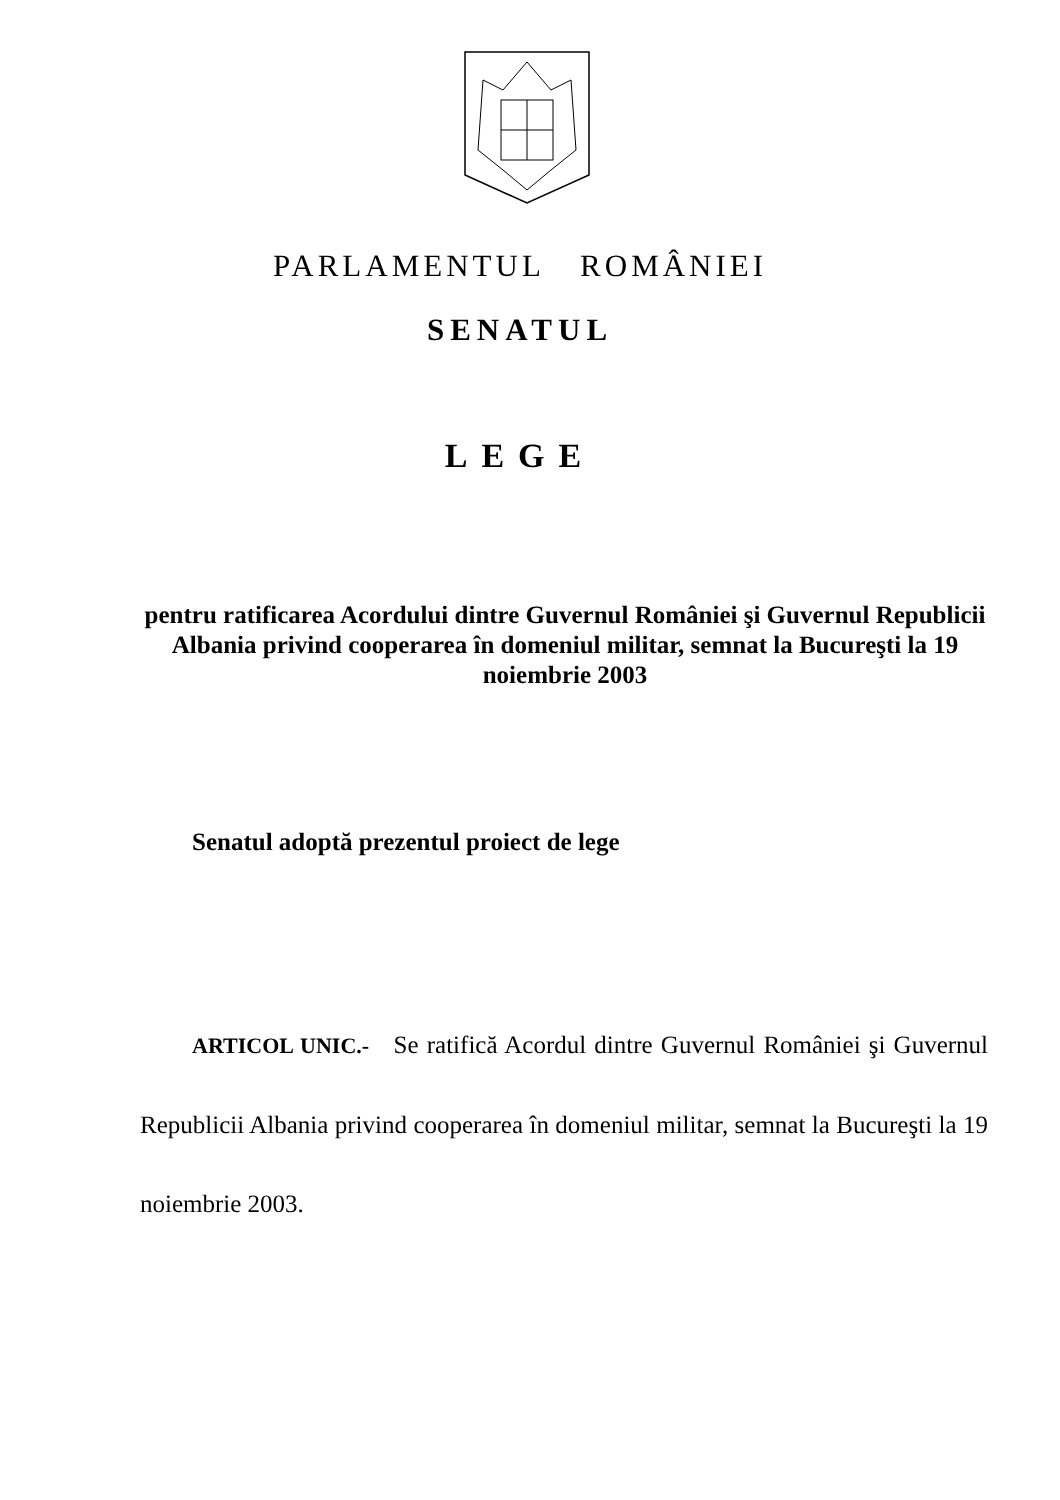PARLAMENTUL ROMÂNIEI
SENATUL
LEGE
pentru ratificarea Acordului dintre Guvernul României şi Guvernul Republicii Albania privind cooperarea în domeniul militar, semnat la Bucureşti la 19 noiembrie 2003
Senatul adoptă prezentul proiect de lege
ARTICOL UNIC.- Se ratifică Acordul dintre Guvernul României şi Guvernul Republicii Albania privind cooperarea în domeniul militar, semnat la Bucureşti la 19 noiembrie 2003.